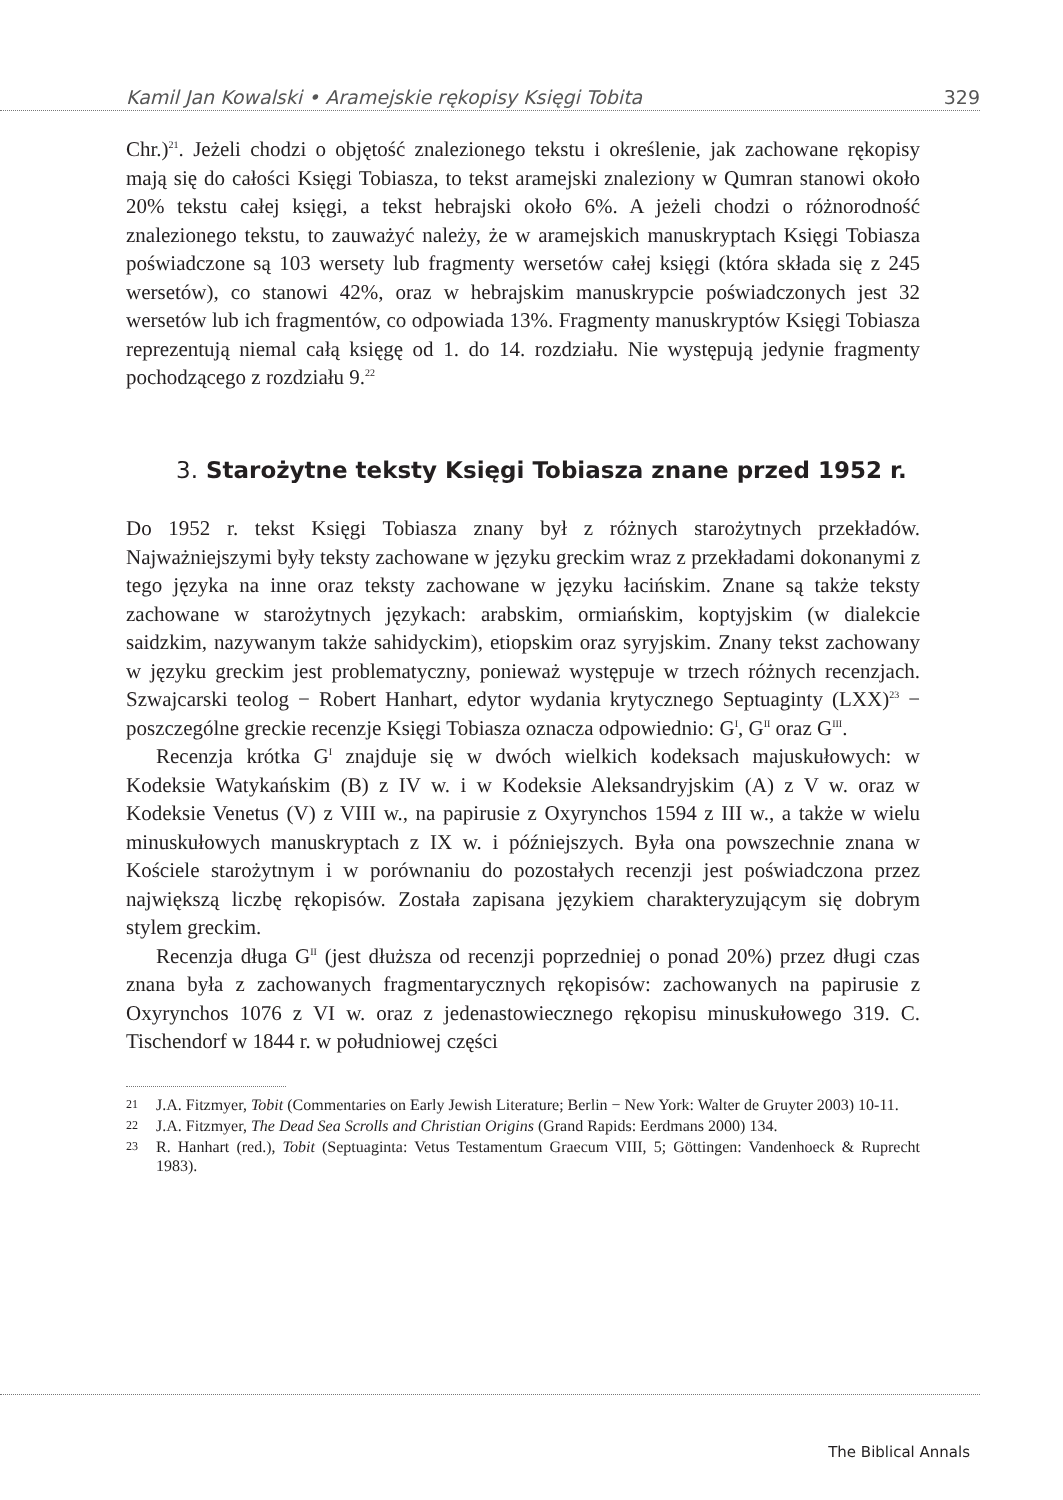Kamil Jan Kowalski • Aramejskie rękopisy Księgi Tobita 329
Chr.)<sup>21</sup>. Jeżeli chodzi o objętość znalezionego tekstu i określenie, jak zachowane rękopisy mają się do całości Księgi Tobiasza, to tekst aramejski znaleziony w Qumran stanowi około 20% tekstu całej księgi, a tekst hebrajski około 6%. A jeżeli chodzi o różnorodność znalezionego tekstu, to zauważyć należy, że w aramejskich manuskryptach Księgi Tobiasza poświadczone są 103 wersety lub fragmenty wersetów całej księgi (która składa się z 245 wersetów), co stanowi 42%, oraz w hebrajskim manuskrypcie poświadczonych jest 32 wersetów lub ich fragmentów, co odpowiada 13%. Fragmenty manuskryptów Księgi Tobiasza reprezentują niemal całą księgę od 1. do 14. rozdziału. Nie występują jedynie fragmenty pochodzącego z rozdziału 9.<sup>22</sup>
3. Starożytne teksty Księgi Tobiasza znane przed 1952 r.
Do 1952 r. tekst Księgi Tobiasza znany był z różnych starożytnych przekładów. Najważniejszymi były teksty zachowane w języku greckim wraz z przekładami dokonanymi z tego języka na inne oraz teksty zachowane w języku łacińskim. Znane są także teksty zachowane w starożytnych językach: arabskim, ormiańskim, koptyjskim (w dialekcie saidzkim, nazywanym także sahidyckim), etiopskim oraz syryjskim. Znany tekst zachowany w języku greckim jest problematyczny, ponieważ występuje w trzech różnych recenzjach. Szwajcarski teolog − Robert Hanhart, edytor wydania krytycznego Septuaginty (LXX)<sup>23</sup> − poszczególne greckie recenzje Księgi Tobiasza oznacza odpowiednio: G<sup>I</sup>, G<sup>II</sup> oraz G<sup>III</sup>.
Recenzja krótka G<sup>I</sup> znajduje się w dwóch wielkich kodeksach majuskułowych: w Kodeksie Watykańskim (B) z IV w. i w Kodeksie Aleksandryjskim (A) z V w. oraz w Kodeksie Venetus (V) z VIII w., na papirusie z Oxyrynchos 1594 z III w., a także w wielu minuskułowych manuskryptach z IX w. i późniejszych. Była ona powszechnie znana w Kościele starożytnym i w porównaniu do pozostałych recenzji jest poświadczona przez największą liczbę rękopisów. Została zapisana językiem charakteryzującym się dobrym stylem greckim.
Recenzja długa G<sup>II</sup> (jest dłuższa od recenzji poprzedniej o ponad 20%) przez długi czas znana była z zachowanych fragmentarycznych rękopisów: zachowanych na papirusie z Oxyrynchos 1076 z VI w. oraz z jedenastowiecznego rękopisu minuskułowego 319. C. Tischendorf w 1844 r. w południowej części
21 J.A. Fitzmyer, Tobit (Commentaries on Early Jewish Literature; Berlin − New York: Walter de Gruyter 2003) 10-11.
22 J.A. Fitzmyer, The Dead Sea Scrolls and Christian Origins (Grand Rapids: Eerdmans 2000) 134.
23 R. Hanhart (red.), Tobit (Septuaginta: Vetus Testamentum Graecum VIII, 5; Göttingen: Vandenhoeck & Ruprecht 1983).
The Biblical Annals